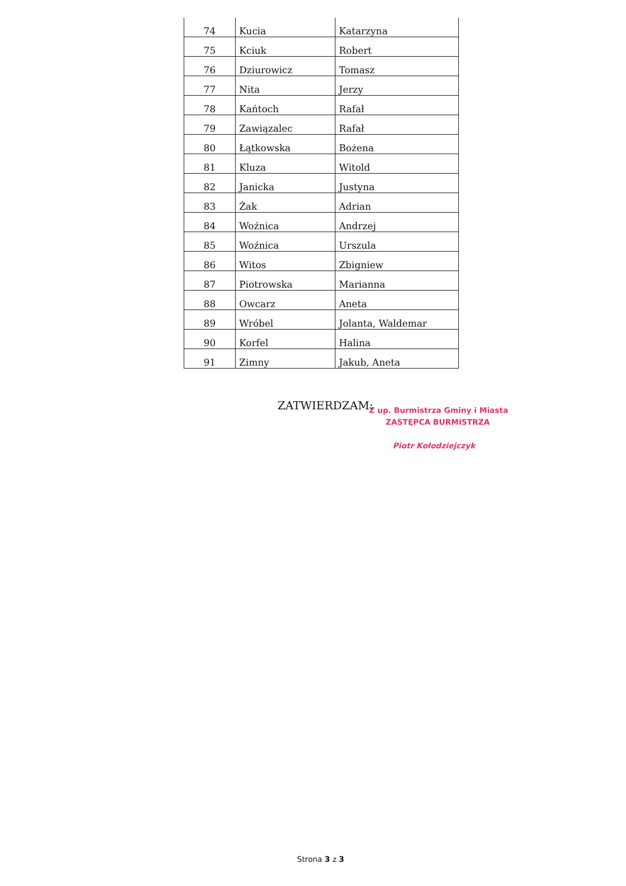| 74 | Kucia | Katarzyna |
| 75 | Kciuk | Robert |
| 76 | Dziurowicz | Tomasz |
| 77 | Nita | Jerzy |
| 78 | Kańtoch | Rafał |
| 79 | Zawiązalec | Rafał |
| 80 | Łątkowska | Bożena |
| 81 | Kluza | Witold |
| 82 | Janicka | Justyna |
| 83 | Żak | Adrian |
| 84 | Woźnica | Andrzej |
| 85 | Woźnica | Urszula |
| 86 | Witos | Zbigniew |
| 87 | Piotrowska | Marianna |
| 88 | Owcarz | Aneta |
| 89 | Wróbel | Jolanta, Waldemar |
| 90 | Korfel | Halina |
| 91 | Zimny | Jakub, Aneta |
ZATWIERDZAM:
Z up. Burmistrza Gminy i Miasta
ZASTĘPCA BURMISTRZA
Piotr Kołodziejczyk
Strona 3 z 3